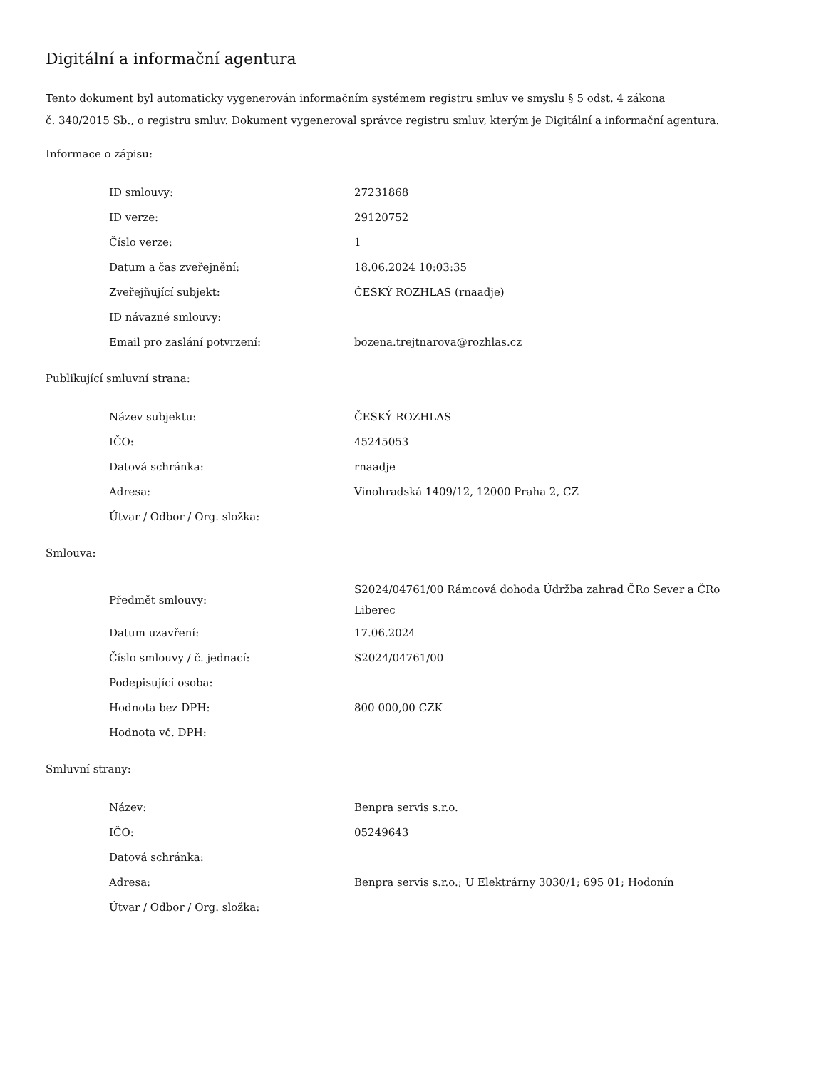Digitální a informační agentura
Tento dokument byl automaticky vygenerován informačním systémem registru smluv ve smyslu § 5 odst. 4 zákona
č. 340/2015 Sb., o registru smluv. Dokument vygeneroval správce registru smluv, kterým je Digitální a informační agentura.
Informace o zápisu:
| ID smlouvy: | 27231868 |
| ID verze: | 29120752 |
| Číslo verze: | 1 |
| Datum a čas zveřejnění: | 18.06.2024 10:03:35 |
| Zveřejňující subjekt: | ČESKÝ ROZHLAS (rnaadje) |
| ID návazné smlouvy: | |
| Email pro zaslání potvrzení: | bozena.trejtnarova@rozhlas.cz |
Publikující smluvní strana:
| Název subjektu: | ČESKÝ ROZHLAS |
| IČO: | 45245053 |
| Datová schránka: | rnaadje |
| Adresa: | Vinohradská 1409/12, 12000 Praha 2, CZ |
| Útvar / Odbor / Org. složka: | |
Smlouva:
| Předmět smlouvy: | S2024/04761/00 Rámcová dohoda Údržba zahrad ČRo Sever a ČRo Liberec |
| Datum uzavření: | 17.06.2024 |
| Číslo smlouvy / č. jednací: | S2024/04761/00 |
| Podepisující osoba: | |
| Hodnota bez DPH: | 800 000,00 CZK |
| Hodnota vč. DPH: | |
Smluvní strany:
| Název: | Benpra servis s.r.o. |
| IČO: | 05249643 |
| Datová schránka: | |
| Adresa: | Benpra servis s.r.o.; U Elektrárny 3030/1; 695 01; Hodonín |
| Útvar / Odbor / Org. složka: | |